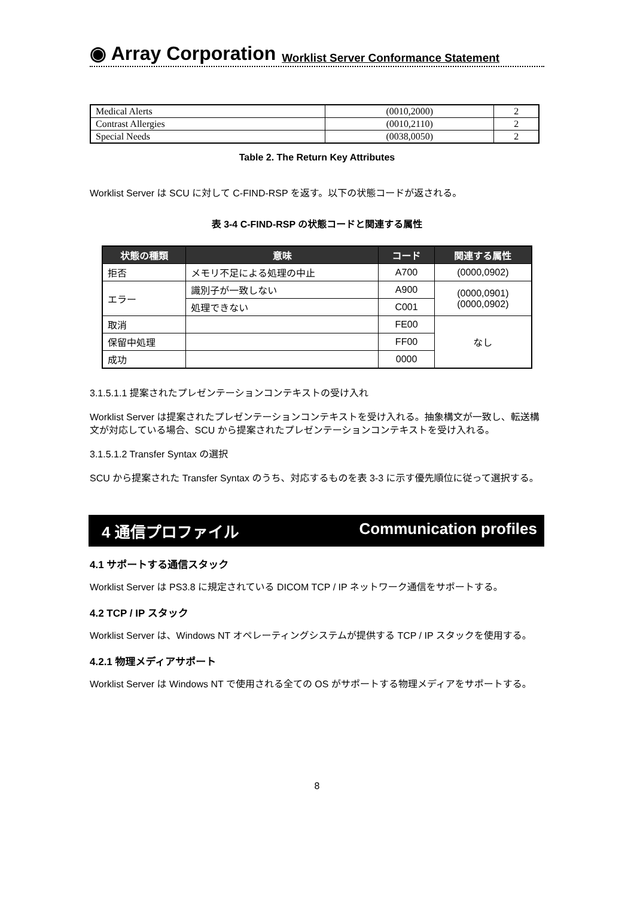◉ Array Corporation Worklist Server Conformance Statement
| Medical Alerts | (0010,2000) | 2 |
| Contrast Allergies | (0010,2110) | 2 |
| Special Needs | (0038,0050) | 2 |
Table 2. The Return Key Attributes
Worklist Server は SCU に対して C-FIND-RSP を返す。以下の状態コードが返される。
表 3-4 C-FIND-RSP の状態コードと関連する属性
| 状態の種類 | 意味 | コード | 関連する属性 |
| --- | --- | --- | --- |
| 拒否 | メモリ不足による処理の中止 | A700 | (0000,0902) |
| エラー | 識別子が一致しない | A900 | (0000,0901) (0000,0902) |
| | 処理できない | C001 | |
| 取消 | | FE00 | なし |
| 保留中処理 | | FF00 | |
| 成功 | | 0000 | |
3.1.5.1.1 提案されたプレゼンテーションコンテキストの受け入れ
Worklist Server は提案されたプレゼンテーションコンテキストを受け入れる。抽象構文が一致し、転送構文が対応している場合、SCU から提案されたプレゼンテーションコンテキストを受け入れる。
3.1.5.1.2 Transfer Syntax の選択
SCU から提案された Transfer Syntax のうち、対応するものを表 3-3 に示す優先順位に従って選択する。
4 通信プロファイル Communication profiles
4.1 サポートする通信スタック
Worklist Server は PS3.8 に規定されている DICOM TCP / IP ネットワーク通信をサポートする。
4.2 TCP / IP スタック
Worklist Server は、Windows NT オペレーティングシステムが提供する TCP / IP スタックを使用する。
4.2.1 物理メディアサポート
Worklist Server は Windows NT で使用される全ての OS がサポートする物理メディアをサポートする。
8